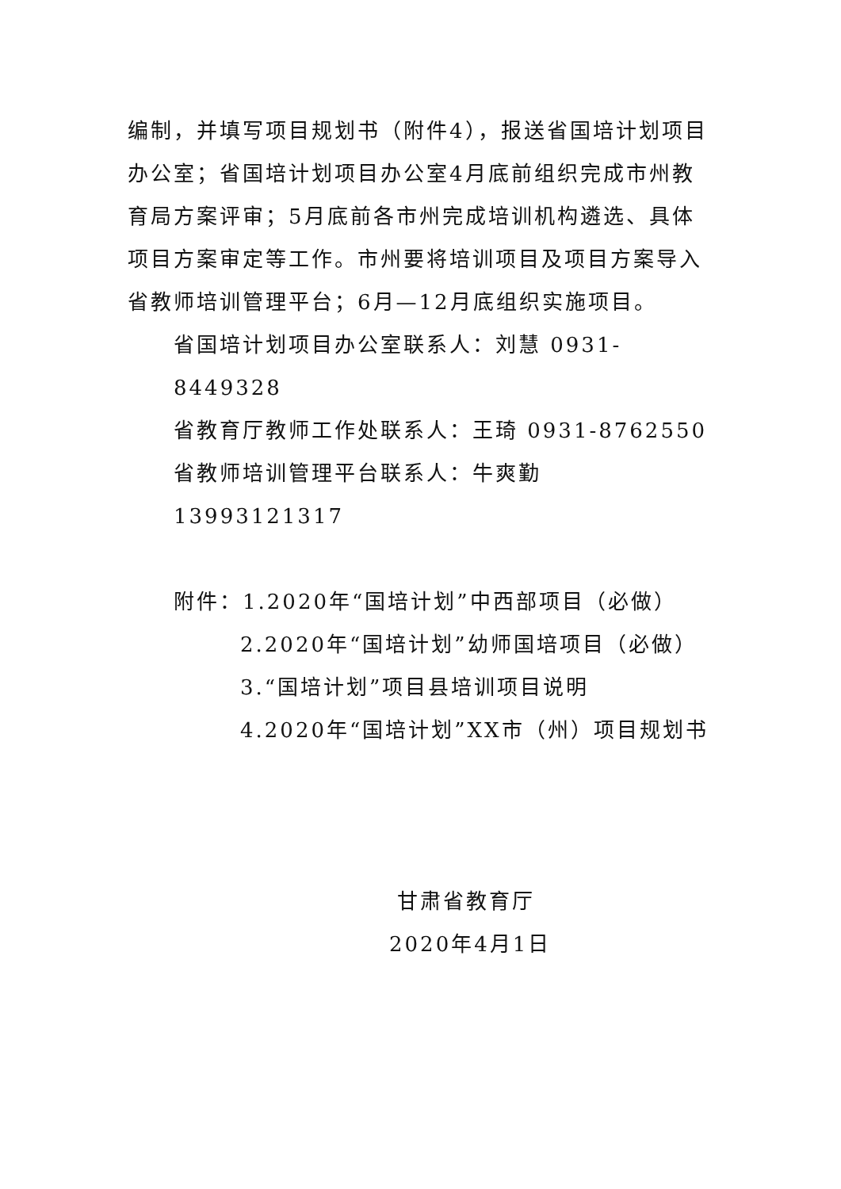编制，并填写项目规划书（附件4），报送省国培计划项目办公室；省国培计划项目办公室4月底前组织完成市州教育局方案评审；5月底前各市州完成培训机构遴选、具体项目方案审定等工作。市州要将培训项目及项目方案导入省教师培训管理平台；6月—12月底组织实施项目。
省国培计划项目办公室联系人：刘慧 0931-8449328
省教育厅教师工作处联系人：王琦 0931-8762550
省教师培训管理平台联系人：牛爽勤 13993121317
附件：1.2020年“国培计划”中西部项目（必做）
2.2020年“国培计划”幼师国培项目（必做）
3.“国培计划”项目县培训项目说明
4.2020年“国培计划”XX市（州）项目规划书
甘肃省教育厅
2020年4月1日